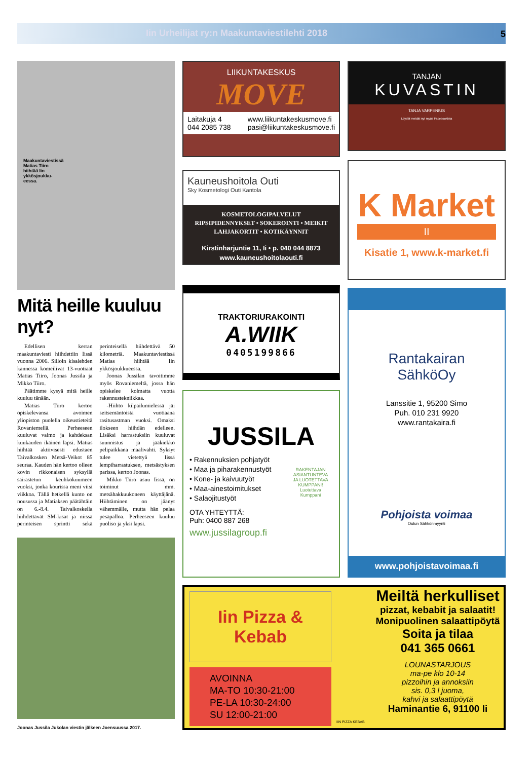Iin Urheilijat ry:n Maakuntaviestilehti 2018
5
Maakuntavies­tissä Matias Tii­ro hiihtää Iin ykkösjoukku­eessa.
Mitä heille kuuluu nyt?
Edellisen kerran maakuntaviesti hiihdettiin Iissä vuonna 2006. Silloin kisalehden kannessa komeilivat 13-vuotiaat Matias Tiiro, Joonas Jussila ja Mikko Tiiro.
Päätimme kysyä mitä heille kuuluu tänään.
Matias Tiiro kertoo opiskelevansa avoimen yliopiston puolella oikeustieteitä Rovaniemellä. Perheeseen kuuluvat vaimo ja kahdeksan kuukauden ikäinen lapsi. Matias hiihtää aktiivisesti edustaen Taivalkosken Metsä-Veikot 85 seuraa. Kauden hän kertoo olleen kovin rikkonaisen syksyllä sairastetun keuhkokuumeen vuoksi, jonka kourissa meni viisi viikkoa. Tällä hetkellä kunto on nousussa ja Matiaksen päätähtäin on 6.-8.4. Taivalkoskella hiihdettävät SM-kisat ja niissä perinteisen sprintti sekä perinteisellä hiihdettävä 50 kilometriä. Maakuntaviestissä Matias hiihtää Iin ykkösjoukkueessa.
Joonas Jussilan tavoitimme myös Rovaniemeltä, jossa hän opiskelee kolmatta vuotta rakennustekniikkaa.
-Hiihto kilpailumielessä jäi seitsemäntoista vuotiaana rasitusastman vuoksi. Omaksi ilokseen hiihdän edelleen. Lisäksi harrastuksiin kuuluvat suunnistus ja jääkiekko pelipaikkana maalivahti. Syksyt tulee vietettyä Iissä lempiharrastuksen, metsästyksen parissa, kertoo Joonas.
Mikko Tiiro asuu Iissä, on toiminut mm. metsähakkuukoneen käyttäjänä. Hiihtäminen on jäänyt vähemmälle, mutta hän pelaa pesäpalloa. Perheeseen kuuluu puoliso ja yksi lapsi.
Joonas Jussila Jukolan viestin jälkeen Joensuussa 2017.
LIIKUNTAKESKUS
MOVE
Laitakuja 4
044 2085 738 www.liikuntakeskusmove.fi
pasi@liikuntakeskusmove.fi
TANJAN
KUVASTIN
TANJA VARPENIUS
Löydät meidät nyt myös Facebookista
Kauneushoitola Outi
Sky Kosmetologi Outi Kantola
KOSMETOLOGIPALVELUT
RIPSIPIDENNYKSET • SOKEROINTI • MEIKIT
LAHJAKORTIT • KOTIKÄYNNIT
Kirstinharjuntie 11, Ii • p. 040 044 8873
www.kauneushoitolaouti.fi
K Market
II
Kisatie 1, www.k-market.fi
TRAKTORIURAKOINTI
A.WIIK
0405199866
Rantakairan
SähköOy
Lanssitie 1, 95200 Simo
Puh. 010 231 9920
www.rantakaira.fi
Pohjoista voimaa
Oulun Sähkönmyynti
www.pohjoistavoimaa.fi
JUSSILA
• Rakennuksien pohjatyöt
• Maa ja piharakennustyöt
• Kone- ja kaivuutyöt
• Maa-ainestoimitukset
• Salaojitustyöt
RAKENTAJAN ASIANTUNTEVA JA LUOTETTAVA KUMPPANI! Luotettava Kumppani
OTA YHTEYTTÄ:
Puh: 0400 887 268
www.jussilagroup.fi
Iin Pizza & Kebab
AVOINNA
MA-TO 10:30-21:00
PE-LA 10:30-24:00
SU 12:00-21:00
IIN PIZZA KEBAB
Meiltä herkulliset
pizzat, kebabit ja salaatit!
Monipuolinen salaattipöytä
Soita ja tilaa
041 365 0661
LOUNASTARJOUS
ma-pe klo 10-14
pizzoihin ja annoksiin
sis. 0,3 l juoma,
kahvi ja salaattipöytä
Haminantie 6, 91100 Ii